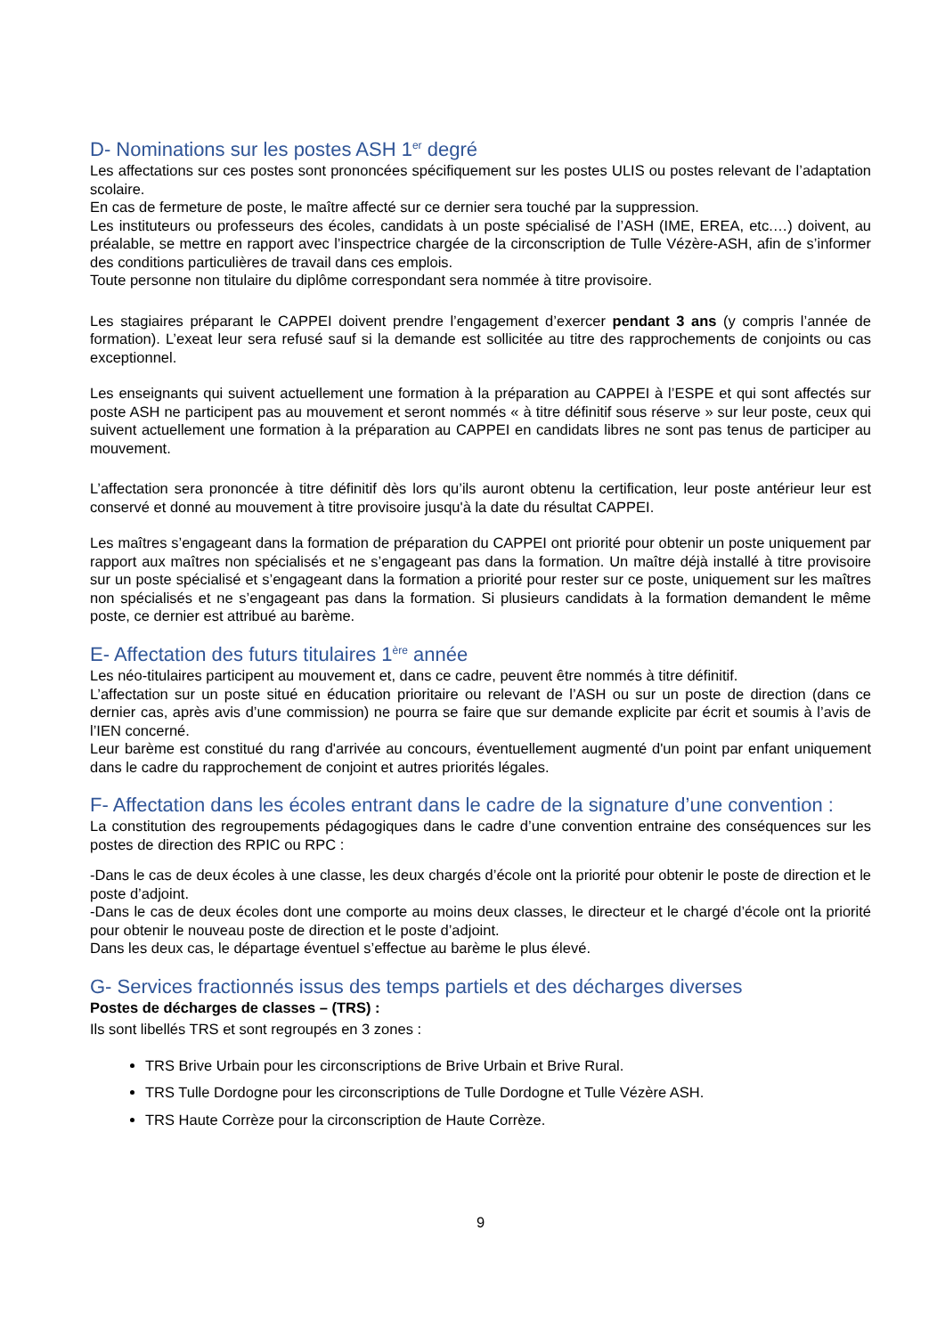D- Nominations sur les postes ASH 1<sup>er</sup> degré
Les affectations sur ces postes sont prononcées spécifiquement sur les postes ULIS ou postes relevant de l’adaptation scolaire.
En cas de fermeture de poste, le maître affecté sur ce dernier sera touché par la suppression.
Les instituteurs ou professeurs des écoles, candidats à un poste spécialisé de l’ASH (IME, EREA, etc.…) doivent, au préalable, se mettre en rapport avec l’inspectrice chargée de la circonscription de Tulle Vézère-ASH, afin de s’informer des conditions particulières de travail dans ces emplois.
Toute personne non titulaire du diplôme correspondant sera nommée à titre provisoire.
Les stagiaires préparant le CAPPEI doivent prendre l’engagement d’exercer pendant 3 ans (y compris l’année de formation). L’exeat leur sera refusé sauf si la demande est sollicitée au titre des rapprochements de conjoints ou cas exceptionnel.
Les enseignants qui suivent actuellement une formation à la préparation au CAPPEI à l’ESPE et qui sont affectés sur poste ASH ne participent pas au mouvement et seront nommés « à titre définitif sous réserve » sur leur poste, ceux qui suivent actuellement une formation à la préparation au CAPPEI en candidats libres ne sont pas tenus de participer au mouvement.
L’affectation sera prononcée à titre définitif dès lors qu’ils auront obtenu la certification, leur poste antérieur leur est conservé et donné au mouvement à titre provisoire jusqu'à la date du résultat CAPPEI.
Les maîtres s’engageant dans la formation de préparation du CAPPEI ont priorité pour obtenir un poste uniquement par rapport aux maîtres non spécialisés et ne s’engageant pas dans la formation. Un maître déjà installé à titre provisoire sur un poste spécialisé et s’engageant dans la formation a priorité pour rester sur ce poste, uniquement sur les maîtres non spécialisés et ne s’engageant pas dans la formation. Si plusieurs candidats à la formation demandent le même poste, ce dernier est attribué au barème.
E- Affectation des futurs titulaires 1<sup>ère</sup> année
Les néo-titulaires participent au mouvement et, dans ce cadre, peuvent être nommés à titre définitif.
L’affectation sur un poste situé en éducation prioritaire ou relevant de l’ASH ou sur un poste de direction (dans ce dernier cas, après avis d’une commission) ne pourra se faire que sur demande explicite par écrit et soumis à l’avis de l’IEN concerné.
Leur barème est constitué du rang d'arrivée au concours, éventuellement augmenté d'un point par enfant uniquement dans le cadre du rapprochement de conjoint et autres priorités légales.
F- Affectation dans les écoles entrant dans le cadre de la signature d’une convention :
La constitution des regroupements pédagogiques dans le cadre d’une convention entraine des conséquences sur les postes de direction des RPIC ou RPC :
-Dans le cas de deux écoles à une classe, les deux chargés d’école ont la priorité pour obtenir le poste de direction et le poste d’adjoint.
-Dans le cas de deux écoles dont une comporte au moins deux classes, le directeur et le chargé d’école ont la priorité pour obtenir le nouveau poste de direction et le poste d’adjoint.
Dans les deux cas, le départage éventuel s’effectue au barème le plus élevé.
G- Services fractionnés issus des temps partiels et des décharges diverses
Postes de décharges de classes – (TRS) :
Ils sont libellés TRS et sont regroupés en 3 zones :
TRS Brive Urbain pour les circonscriptions de Brive Urbain et Brive Rural.
TRS Tulle Dordogne pour les circonscriptions de Tulle Dordogne et Tulle Vézère ASH.
TRS Haute Corrèze pour la circonscription de Haute Corrèze.
9